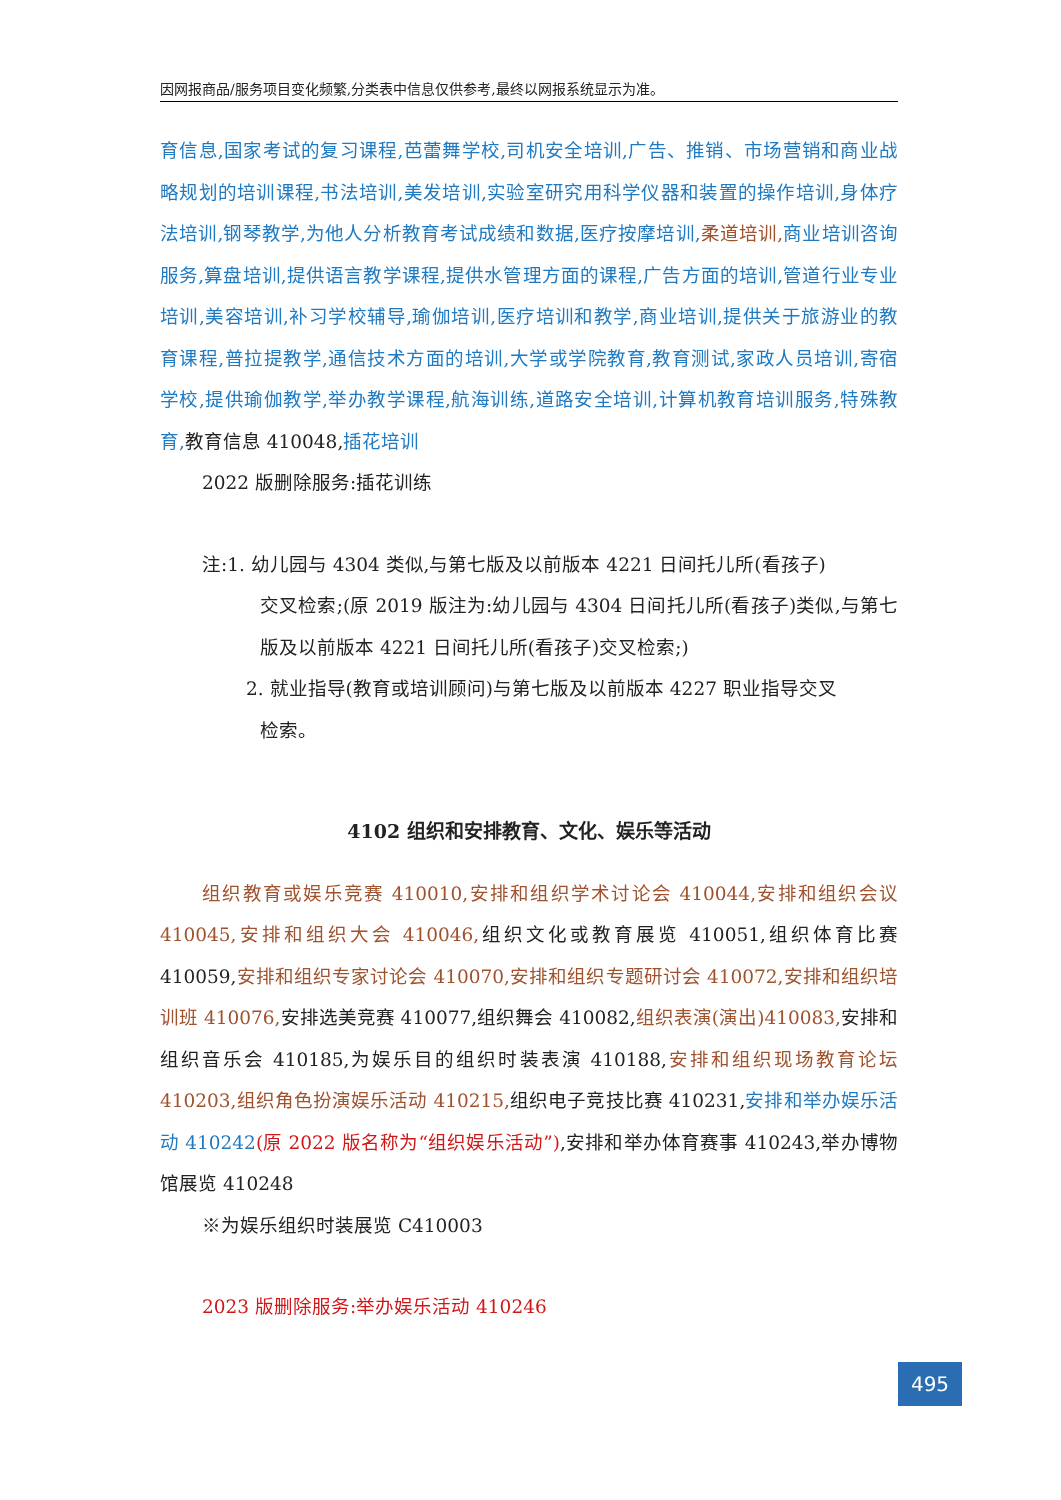因网报商品/服务项目变化频繁,分类表中信息仅供参考,最终以网报系统显示为准。
育信息,国家考试的复习课程,芭蕾舞学校,司机安全培训,广告、推销、市场营销和商业战略规划的培训课程,书法培训,美发培训,实验室研究用科学仪器和装置的操作培训,身体疗法培训,钢琴教学,为他人分析教育考试成绩和数据,医疗按摩培训, 柔道培训, 商业培训咨询服务,算盘培训,提供语言教学课程,提供水管理方面的课程,广告方面的培训,管道行业专业培训,美容培训,补习学校辅导,瑜伽培训,医疗培训和教学,商业培训,提供关于旅游业的教育课程,普拉提教学,通信技术方面的培训,大学或学院教育,教育测试,家政人员培训,寄宿学校,提供瑜伽教学,举办教学课程,航海训练,道路安全培训,计算机教育培训服务,特殊教育, 教育信息 410048,插花培训
2022 版删除服务:插花训练
注:1. 幼儿园与 4304 类似,与第七版及以前版本 4221 日间托儿所(看孩子)
交叉检索;(原 2019 版注为:幼儿园与 4304 日间托儿所(看孩子)类似,与第七版及以前版本 4221 日间托儿所(看孩子)交叉检索;)
2. 就业指导(教育或培训顾问)与第七版及以前版本 4227 职业指导交叉
检索。
4102 组织和安排教育、文化、娱乐等活动
组织教育或娱乐竞赛 410010,安排和组织学术讨论会 410044,安排和组织会议 410045,安排和组织大会 410046, 组织文化或教育展览 410051,组织体育比赛 410059,安排和组织专家讨论会 410070,安排和组织专题研讨会 410072,安排和组织培训班 410076, 安排选美竞赛 410077,组织舞会 410082,组织表演(演出)410083, 安排和组织音乐会 410185,为娱乐目的组织时装表演 410188,安排和组织现场教育论坛 410203,组织角色扮演娱乐活动 410215, 组织电子竞技比赛 410231,安排和举办娱乐活动 410242(原 2022 版名称为“组织娱乐活动”),安排和举办体育赛事 410243,举办博物馆展览 410248
※为娱乐组织时装展览 C410003
2023 版删除服务:举办娱乐活动 410246
495